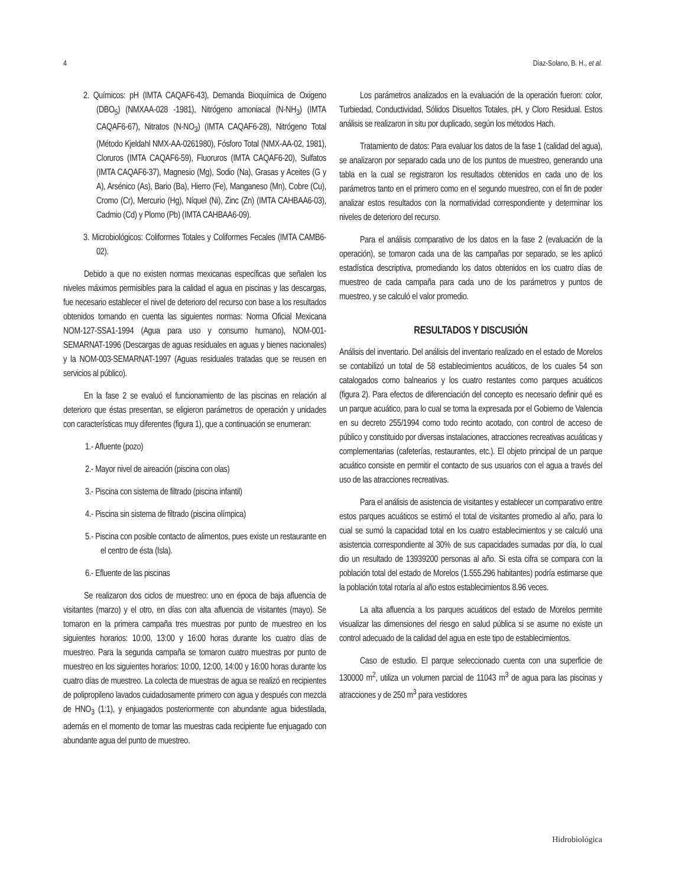4 Díaz-Solano, B. H., et al.
2. Químicos: pH (IMTA CAQAF6-43), Demanda Bioquímica de Oxigeno (DBO<sub>5</sub>) (NMXAA-028 -1981), Nitrógeno amoniacal (N-NH<sub>3</sub>) (IMTA CAQAF6-67), Nitratos (N-NO<sub>3</sub>) (IMTA CAQAF6-28), Nitrógeno Total (Método Kjeldahl NMX-AA-0261980), Fósforo Total (NMX-AA-02, 1981), Cloruros (IMTA CAQAF6-59), Fluoruros (IMTA CAQAF6-20), Sulfatos (IMTA CAQAF6-37), Magnesio (Mg), Sodio (Na), Grasas y Aceites (G y A), Arsénico (As), Bario (Ba), Hierro (Fe), Manganeso (Mn), Cobre (Cu), Cromo (Cr), Mercurio (Hg), Níquel (Ni), Zinc (Zn) (IMTA CAHBAA6-03), Cadmio (Cd) y Plomo (Pb) (IMTA CAHBAA6-09).
3. Microbiológicos: Coliformes Totales y Coliformes Fecales (IMTA CAMB6-02).
Debido a que no existen normas mexicanas específicas que señalen los niveles máximos permisibles para la calidad el agua en piscinas y las descargas, fue necesario establecer el nivel de deterioro del recurso con base a los resultados obtenidos tomando en cuenta las siguientes normas: Norma Oficial Mexicana NOM-127-SSA1-1994 (Agua para uso y consumo humano), NOM-001-SEMARNAT-1996 (Descargas de aguas residuales en aguas y bienes nacionales) y la NOM-003-SEMARNAT-1997 (Aguas residuales tratadas que se reusen en servicios al público).
En la fase 2 se evaluó el funcionamiento de las piscinas en relación al deterioro que éstas presentan, se eligieron parámetros de operación y unidades con características muy diferentes (figura 1), que a continuación se enumeran:
1.- Afluente (pozo)
2.- Mayor nivel de aireación (piscina con olas)
3.- Piscina con sistema de filtrado (piscina infantil)
4.- Piscina sin sistema de filtrado (piscina olímpica)
5.- Piscina con posible contacto de alimentos, pues existe un restaurante en el centro de ésta (Isla).
6.- Efluente de las piscinas
Se realizaron dos ciclos de muestreo: uno en época de baja afluencia de visitantes (marzo) y el otro, en días con alta afluencia de visitantes (mayo). Se tomaron en la primera campaña tres muestras por punto de muestreo en los siguientes horarios: 10:00, 13:00 y 16:00 horas durante los cuatro días de muestreo. Para la segunda campaña se tomaron cuatro muestras por punto de muestreo en los siguientes horarios: 10:00, 12:00, 14:00 y 16:00 horas durante los cuatro días de muestreo. La colecta de muestras de agua se realizó en recipientes de polipropileno lavados cuidadosamente primero con agua y después con mezcla de HNO<sub>3</sub> (1:1), y enjuagados posteriormente con abundante agua bidestilada, además en el momento de tomar las muestras cada recipiente fue enjuagado con abundante agua del punto de muestreo.
Los parámetros analizados en la evaluación de la operación fueron: color, Turbiedad, Conductividad, Sólidos Disueltos Totales, pH, y Cloro Residual. Estos análisis se realizaron in situ por duplicado, según los métodos Hach.
Tratamiento de datos: Para evaluar los datos de la fase 1 (calidad del agua), se analizaron por separado cada uno de los puntos de muestreo, generando una tabla en la cual se registraron los resultados obtenidos en cada uno de los parámetros tanto en el primero como en el segundo muestreo, con el fin de poder analizar estos resultados con la normatividad correspondiente y determinar los niveles de deterioro del recurso.
Para el análisis comparativo de los datos en la fase 2 (evaluación de la operación), se tomaron cada una de las campañas por separado, se les aplicó estadística descriptiva, promediando los datos obtenidos en los cuatro días de muestreo de cada campaña para cada uno de los parámetros y puntos de muestreo, y se calculó el valor promedio.
RESULTADOS Y DISCUSIÓN
Análisis del inventario. Del análisis del inventario realizado en el estado de Morelos se contabilizó un total de 58 establecimientos acuáticos, de los cuales 54 son catalogados como balnearios y los cuatro restantes como parques acuáticos (figura 2). Para efectos de diferenciación del concepto es necesario definir qué es un parque acuático, para lo cual se toma la expresada por el Gobierno de Valencia en su decreto 255/1994 como todo recinto acotado, con control de acceso de público y constituido por diversas instalaciones, atracciones recreativas acuáticas y complementarias (cafeterías, restaurantes, etc.). El objeto principal de un parque acuático consiste en permitir el contacto de sus usuarios con el agua a través del uso de las atracciones recreativas.
Para el análisis de asistencia de visitantes y establecer un comparativo entre estos parques acuáticos se estimó el total de visitantes promedio al año, para lo cual se sumó la capacidad total en los cuatro establecimientos y se calculó una asistencia correspondiente al 30% de sus capacidades sumadas por día, lo cual dio un resultado de 13939200 personas al año. Si esta cifra se compara con la población total del estado de Morelos (1.555.296 habitantes) podría estimarse que la población total rotaría al año estos establecimientos 8.96 veces.
La alta afluencia a los parques acuáticos del estado de Morelos permite visualizar las dimensiones del riesgo en salud pública si se asume no existe un control adecuado de la calidad del agua en este tipo de establecimientos.
Caso de estudio. El parque seleccionado cuenta con una superficie de 130000 m<sup>2</sup>, utiliza un volumen parcial de 11043 m<sup>3</sup> de agua para las piscinas y atracciones y de 250 m<sup>3</sup> para vestidores
Hidrobiológica